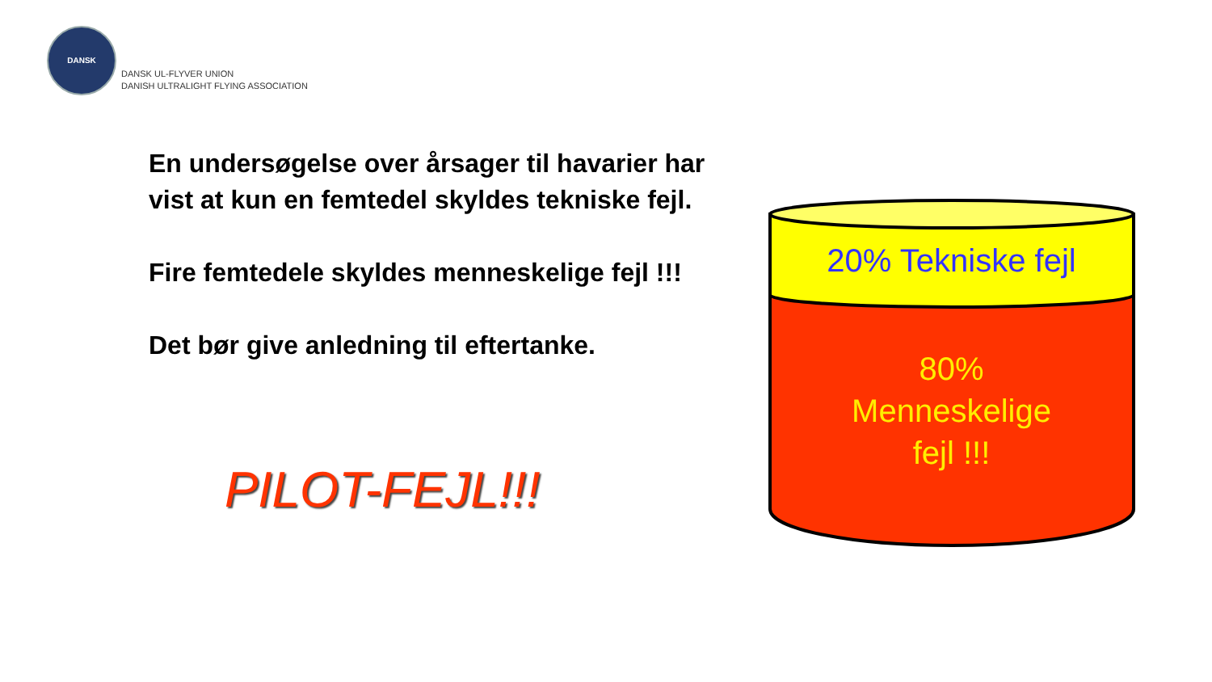DANSK
DANSK UL-FLYVER UNION
DANISH ULTRALIGHT FLYING ASSOCIATION
En undersøgelse over årsager til havarier har vist at kun en femtedel skyldes tekniske fejl.
Fire femtedele skyldes menneskelige fejl !!!
Det bør give anledning til eftertanke.
PILOT-FEJL!!!
20% Tekniske fejl
80%
Menneskelige
fejl !!!